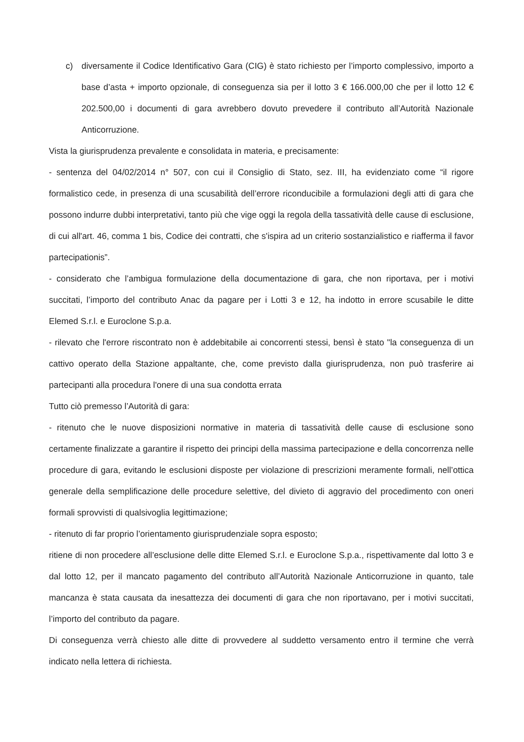c) diversamente il Codice Identificativo Gara (CIG) è stato richiesto per l’importo complessivo, importo a base d’asta + importo opzionale, di conseguenza sia per il lotto 3 € 166.000,00 che per il lotto 12 € 202.500,00 i documenti di gara avrebbero dovuto prevedere il contributo all’Autorità Nazionale Anticorruzione.
Vista la giurisprudenza prevalente e consolidata in materia, e precisamente:
- sentenza del 04/02/2014 n° 507, con cui il Consiglio di Stato, sez. III, ha evidenziato come “il rigore formalistico cede, in presenza di una scusabilità dell’errore riconducibile a formulazioni degli atti di gara che possono indurre dubbi interpretativi, tanto più che vige oggi la regola della tassatività delle cause di esclusione, di cui all'art. 46, comma 1 bis, Codice dei contratti, che s'ispira ad un criterio sostanzialistico e riafferma il favor partecipationis”.
- considerato che l’ambigua formulazione della documentazione di gara, che non riportava, per i motivi succitati, l’importo del contributo Anac da pagare per i Lotti 3 e 12, ha indotto in errore scusabile le ditte Elemed S.r.l. e Euroclone S.p.a.
- rilevato che l'errore riscontrato non è addebitabile ai concorrenti stessi, bensì è stato "la conseguenza di un cattivo operato della Stazione appaltante, che, come previsto dalla giurisprudenza, non può trasferire ai partecipanti alla procedura l'onere di una sua condotta errata
Tutto ciò premesso l’Autorità di gara:
- ritenuto che le nuove disposizioni normative in materia di tassatività delle cause di esclusione sono certamente finalizzate a garantire il rispetto dei principi della massima partecipazione e della concorrenza nelle procedure di gara, evitando le esclusioni disposte per violazione di prescrizioni meramente formali, nell’ottica generale della semplificazione delle procedure selettive, del divieto di aggravio del procedimento con oneri formali sprovvisti di qualsivoglia legittimazione;
- ritenuto di far proprio l’orientamento giurisprudenziale sopra esposto;
ritiene di non procedere all’esclusione delle ditte Elemed S.r.l. e Euroclone S.p.a., rispettivamente dal lotto 3 e dal lotto 12, per il mancato pagamento del contributo all’Autorità Nazionale Anticorruzione in quanto, tale mancanza è stata causata da inesattezza dei documenti di gara che non riportavano, per i motivi succitati, l’importo del contributo da pagare.
Di conseguenza verrà chiesto alle ditte di provvedere al suddetto versamento entro il termine che verrà indicato nella lettera di richiesta.